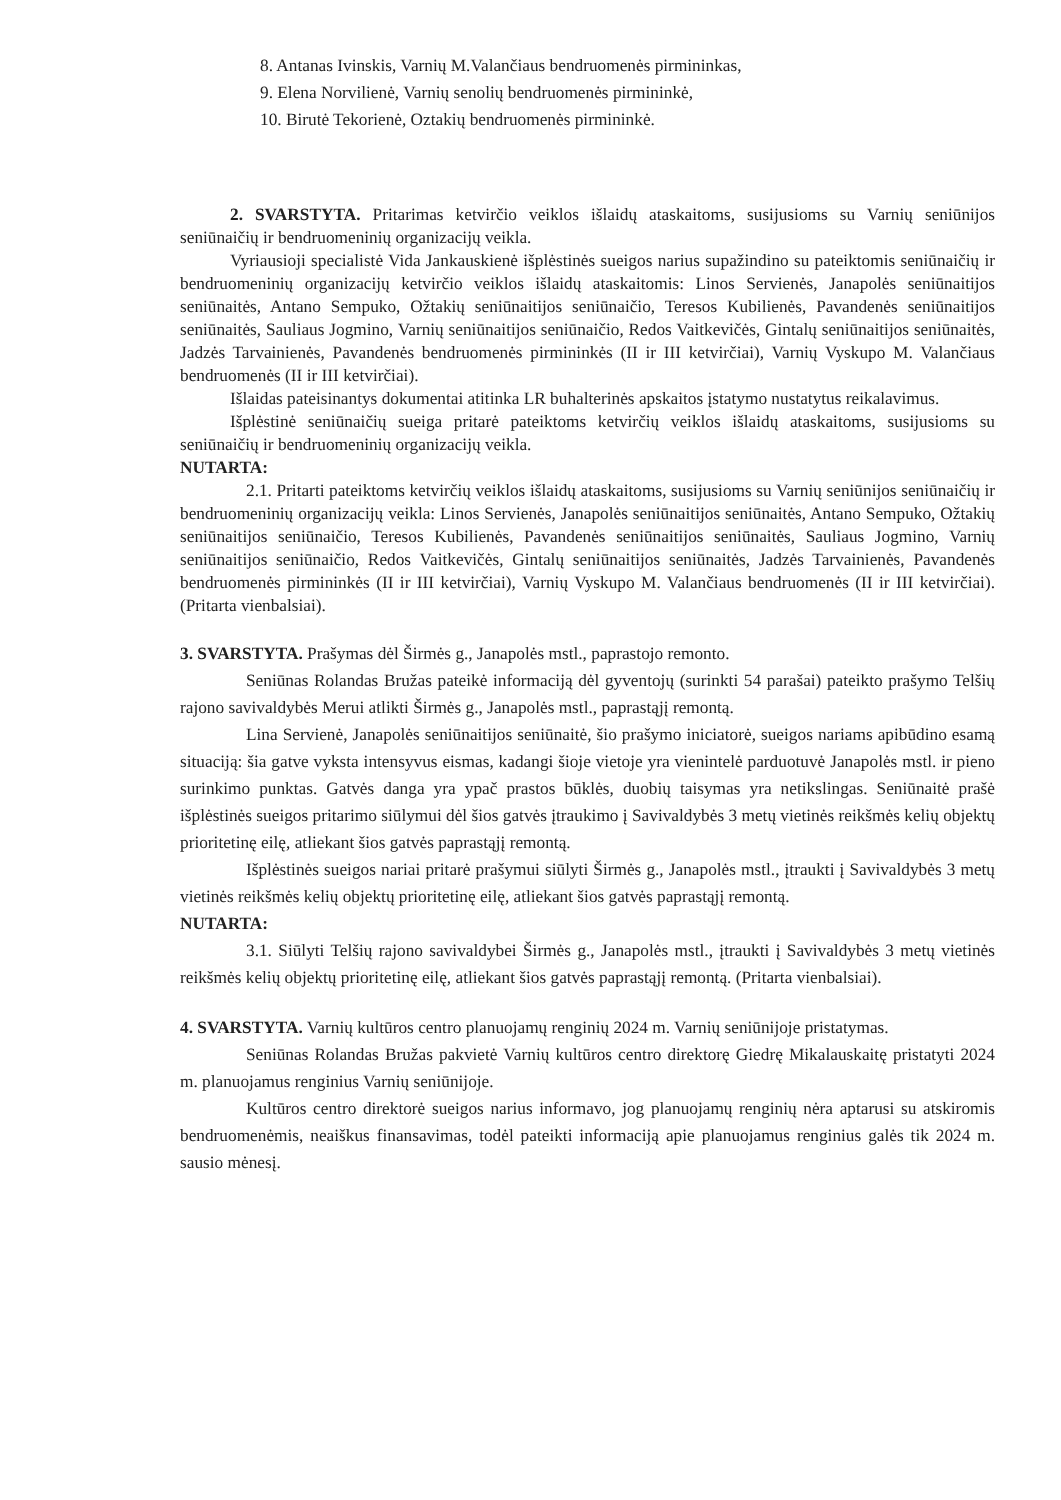8. Antanas Ivinskis, Varnių M.Valančiaus bendruomenės pirmininkas,
9. Elena Norvilienė, Varnių senolių bendruomenės pirmininkė,
10. Birutė Tekorienė, Oztakių bendruomenės pirmininkė.
2. SVARSTYTA. Pritarimas ketvirčio veiklos išlaidų ataskaitoms, susijusioms su Varnių seniūnijos seniūnaičių ir bendruomeninių organizacijų veikla.
Vyriausioji specialistė Vida Jankauskienė išplėstinės sueigos narius supažindino su pateiktomis seniūnaičių ir bendruomeninių organizacijų ketvirčio veiklos išlaidų ataskaitomis: Linos Servienės, Janapolės seniūnaitijos seniūnaitės, Antano Sempuko, Ožtakių seniūnaitijos seniūnaičio, Teresos Kubilienės, Pavandenės seniūnaitijos seniūnaitės, Sauliaus Jogmino, Varnių seniūnaitijos seniūnaičio, Redos Vaitkevičės, Gintalų seniūnaitijos seniūnaitės, Jadzės Tarvainienės, Pavandenės bendruomenės pirmininkės (II ir III ketvirčiai), Varnių Vyskupo M. Valančiaus bendruomenės (II ir III ketvirčiai).
Išlaidas pateisinantys dokumentai atitinka LR buhalterinės apskaitos įstatymo nustatytus reikalavimus.
Išplėstinė seniūnaičių sueiga pritarė pateiktoms ketvirčių veiklos išlaidų ataskaitoms, susijusioms su seniūnaičių ir bendruomeninių organizacijų veikla.
NUTARTA:
2.1. Pritarti pateiktoms ketvirčių veiklos išlaidų ataskaitoms, susijusioms su Varnių seniūnijos seniūnaičių ir bendruomeninių organizacijų veikla: Linos Servienės, Janapolės seniūnaitijos seniūnaitės, Antano Sempuko, Ožtakių seniūnaitijos seniūnaičio, Teresos Kubilienės, Pavandenės seniūnaitijos seniūnaitės, Sauliaus Jogmino, Varnių seniūnaitijos seniūnaičio, Redos Vaitkevičės, Gintalų seniūnaitijos seniūnaitės, Jadzės Tarvainienės, Pavandenės bendruomenės pirmininkės (II ir III ketvirčiai), Varnių Vyskupo M. Valančiaus bendruomenės (II ir III ketvirčiai). (Pritarta vienbalsiai).
3. SVARSTYTA. Prašymas dėl Širmės g., Janapolės mstl., paprastojo remonto.
Seniūnas Rolandas Bružas pateikė informaciją dėl gyventojų (surinkti 54 parašai) pateikto prašymo Telšių rajono savivaldybės Merui atlikti Širmės g., Janapolės mstl., paprastąjį remontą.
Lina Servienė, Janapolės seniūnaitijos seniūnaitė, šio prašymo iniciatorė, sueigos nariams apibūdino esamą situaciją: šia gatve vyksta intensyvus eismas, kadangi šioje vietoje yra vienintelė parduotuvė Janapolės mstl. ir pieno surinkimo punktas. Gatvės danga yra ypač prastos būklės, duobių taisymas yra netikslingas. Seniūnaitė prašė išplėstinės sueigos pritarimo siūlymui dėl šios gatvės įtraukimo į Savivaldybės 3 metų vietinės reikšmės kelių objektų prioritetinę eilę, atliekant šios gatvės paprastąjį remontą.
Išplėstinės sueigos nariai pritarė prašymui siūlyti Širmės g., Janapolės mstl., įtraukti į Savivaldybės 3 metų vietinės reikšmės kelių objektų prioritetinę eilę, atliekant šios gatvės paprastąjį remontą.
NUTARTA:
3.1. Siūlyti Telšių rajono savivaldybei Širmės g., Janapolės mstl., įtraukti į Savivaldybės 3 metų vietinės reikšmės kelių objektų prioritetinę eilę, atliekant šios gatvės paprastąjį remontą. (Pritarta vienbalsiai).
4. SVARSTYTA. Varnių kultūros centro planuojamų renginių 2024 m. Varnių seniūnijoje pristatymas.
Seniūnas Rolandas Bružas pakvietė Varnių kultūros centro direktorę Giedrę Mikalauskaitę pristatyti 2024 m. planuojamus renginius Varnių seniūnijoje.
Kultūros centro direktorė sueigos narius informavo, jog planuojamų renginių nėra aptarusi su atskiromis bendruomenėmis, neaiškus finansavimas, todėl pateikti informaciją apie planuojamus renginius galės tik 2024 m. sausio mėnesį.